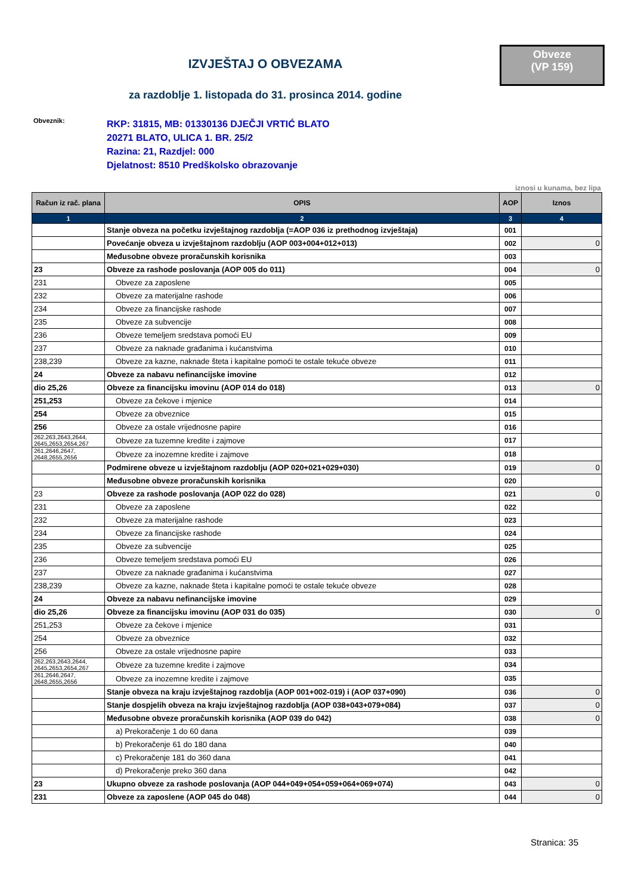Obveze
(VP 159)
IZVJEŠTAJ O OBVEZAMA
za razdoblje 1. listopada do 31. prosinca 2014. godine
Obveznik:
RKP: 31815, MB: 01330136 DJEČJI VRTIĆ BLATO
20271 BLATO, ULICA 1. BR. 25/2
Razina: 21, Razdjel: 000
Djelatnost: 8510 Predškolsko obrazovanje
iznosi u kunama, bez lipa
| Račun iz rač. plana | OPIS | AOP | Iznos |
| --- | --- | --- | --- |
| 1 | 2 | 3 | 4 |
| | Stanje obveza na početku izvještajnog razdoblja (=AOP 036 iz prethodnog izvještaja) | 001 | |
| | Povećanje obveza u izvještajnom razdoblju (AOP 003+004+012+013) | 002 | 0 |
| | Međusobne obveze proračunskih korisnika | 003 | |
| 23 | Obveze za rashode poslovanja (AOP 005 do 011) | 004 | 0 |
| 231 | Obveze za zaposlene | 005 | |
| 232 | Obveze za materijalne rashode | 006 | |
| 234 | Obveze za financijske rashode | 007 | |
| 235 | Obveze za subvencije | 008 | |
| 236 | Obveze temeljem sredstava pomoći EU | 009 | |
| 237 | Obveze za naknade građanima i kućanstvima | 010 | |
| 238,239 | Obveze za kazne, naknade šteta i kapitalne pomoći te ostale tekuće obveze | 011 | |
| 24 | Obveze za nabavu nefinancijske imovine | 012 | |
| dio 25,26 | Obveze za financijsku imovinu (AOP 014 do 018) | 013 | 0 |
| 251,253 | Obveze za čekove i mjenice | 014 | |
| 254 | Obveze za obveznice | 015 | |
| 256 | Obveze za ostale vrijednosne papire | 016 | |
| 262,263,2643,2644, 2645,2653,2654,267 | Obveze za tuzemne kredite i zajmove | 017 | |
| 261,2646,2647, 2648,2655,2656 | Obveze za inozemne kredite i zajmove | 018 | |
| | Podmirene obveze u izvještajnom razdoblju (AOP 020+021+029+030) | 019 | 0 |
| | Međusobne obveze proračunskih korisnika | 020 | |
| 23 | Obveze za rashode poslovanja (AOP 022 do 028) | 021 | 0 |
| 231 | Obveze za zaposlene | 022 | |
| 232 | Obveze za materijalne rashode | 023 | |
| 234 | Obveze za financijske rashode | 024 | |
| 235 | Obveze za subvencije | 025 | |
| 236 | Obveze temeljem sredstava pomoći EU | 026 | |
| 237 | Obveze za naknade građanima i kućanstvima | 027 | |
| 238,239 | Obveze za kazne, naknade šteta i kapitalne pomoći te ostale tekuće obveze | 028 | |
| 24 | Obveze za nabavu nefinancijske imovine | 029 | |
| dio 25,26 | Obveze za financijsku imovinu (AOP 031 do 035) | 030 | 0 |
| 251,253 | Obveze za čekove i mjenice | 031 | |
| 254 | Obveze za obveznice | 032 | |
| 256 | Obveze za ostale vrijednosne papire | 033 | |
| 262,263,2643,2644, 2645,2653,2654,267 | Obveze za tuzemne kredite i zajmove | 034 | |
| 261,2646,2647, 2648,2655,2656 | Obveze za inozemne kredite i zajmove | 035 | |
| | Stanje obveza na kraju izvještajnog razdoblja (AOP 001+002-019) i (AOP 037+090) | 036 | 0 |
| | Stanje dospjelih obveza na kraju izvještajnog razdoblja (AOP 038+043+079+084) | 037 | 0 |
| | Međusobne obveze proračunskih korisnika (AOP 039 do 042) | 038 | 0 |
| | a) Prekoračenje 1 do 60 dana | 039 | |
| | b) Prekoračenje 61 do 180 dana | 040 | |
| | c) Prekoračenje 181 do 360 dana | 041 | |
| | d) Prekoračenje preko 360 dana | 042 | |
| 23 | Ukupno obveze za rashode poslovanja (AOP 044+049+054+059+064+069+074) | 043 | 0 |
| 231 | Obveze za zaposlene (AOP 045 do 048) | 044 | 0 |
Stranica: 35